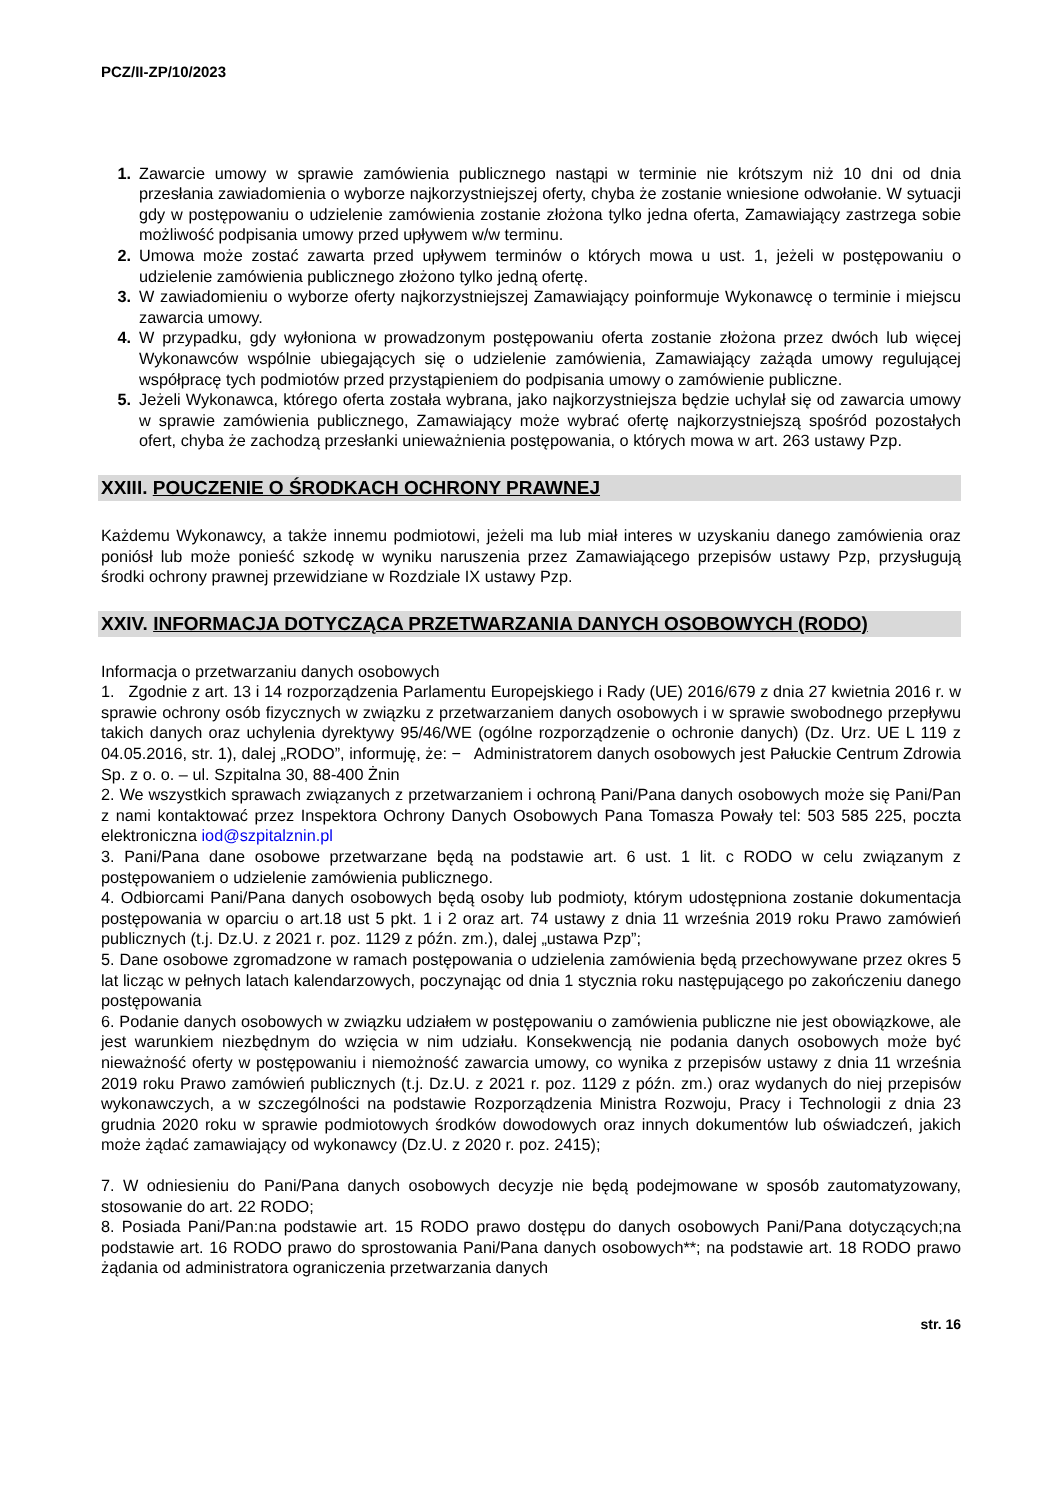PCZ/II-ZP/10/2023
1. Zawarcie umowy w sprawie zamówienia publicznego nastąpi w terminie nie krótszym niż 10 dni od dnia przesłania zawiadomienia o wyborze najkorzystniejszej oferty, chyba że zostanie wniesione odwołanie. W sytuacji gdy w postępowaniu o udzielenie zamówienia zostanie złożona tylko jedna oferta, Zamawiający zastrzega sobie możliwość podpisania umowy przed upływem w/w terminu.
2. Umowa może zostać zawarta przed upływem terminów o których mowa u ust. 1, jeżeli w postępowaniu o udzielenie zamówienia publicznego złożono tylko jedną ofertę.
3. W zawiadomieniu o wyborze oferty najkorzystniejszej Zamawiający poinformuje Wykonawcę o terminie i miejscu zawarcia umowy.
4. W przypadku, gdy wyłoniona w prowadzonym postępowaniu oferta zostanie złożona przez dwóch lub więcej Wykonawców wspólnie ubiegających się o udzielenie zamówienia, Zamawiający zażąda umowy regulującej współpracę tych podmiotów przed przystąpieniem do podpisania umowy o zamówienie publiczne.
5. Jeżeli Wykonawca, którego oferta została wybrana, jako najkorzystniejsza będzie uchylał się od zawarcia umowy w sprawie zamówienia publicznego, Zamawiający może wybrać ofertę najkorzystniejszą spośród pozostałych ofert, chyba że zachodzą przesłanki unieważnienia postępowania, o których mowa w art. 263 ustawy Pzp.
XXIII. POUCZENIE O ŚRODKACH OCHRONY PRAWNEJ
Każdemu Wykonawcy, a także innemu podmiotowi, jeżeli ma lub miał interes w uzyskaniu danego zamówienia oraz poniósł lub może ponieść szkodę w wyniku naruszenia przez Zamawiającego przepisów ustawy Pzp, przysługują środki ochrony prawnej przewidziane w Rozdziale IX ustawy Pzp.
XXIV. INFORMACJA DOTYCZĄCA PRZETWARZANIA DANYCH OSOBOWYCH (RODO)
Informacja o przetwarzaniu danych osobowych
1. Zgodnie z art. 13 i 14 rozporządzenia Parlamentu Europejskiego i Rady (UE) 2016/679 z dnia 27 kwietnia 2016 r. w sprawie ochrony osób fizycznych w związku z przetwarzaniem danych osobowych i w sprawie swobodnego przepływu takich danych oraz uchylenia dyrektywy 95/46/WE (ogólne rozporządzenie o ochronie danych) (Dz. Urz. UE L 119 z 04.05.2016, str. 1), dalej „RODO”, informuję, że: − Administratorem danych osobowych jest Pałuckie Centrum Zdrowia Sp. z o. o. – ul. Szpitalna 30, 88-400 Żnin
2. We wszystkich sprawach związanych z przetwarzaniem i ochroną Pani/Pana danych osobowych może się Pani/Pan z nami kontaktować przez Inspektora Ochrony Danych Osobowych Pana Tomasza Powały tel: 503 585 225, poczta elektroniczna iod@szpitalznin.pl
3. Pani/Pana dane osobowe przetwarzane będą na podstawie art. 6 ust. 1 lit. c RODO w celu związanym z postępowaniem o udzielenie zamówienia publicznego.
4. Odbiorcami Pani/Pana danych osobowych będą osoby lub podmioty, którym udostępniona zostanie dokumentacja postępowania w oparciu o art.18 ust 5 pkt. 1 i 2 oraz art. 74 ustawy z dnia 11 września 2019 roku Prawo zamówień publicznych (t.j. Dz.U. z 2021 r. poz. 1129 z późn. zm.), dalej „ustawa Pzp”;
5. Dane osobowe zgromadzone w ramach postępowania o udzielenia zamówienia będą przechowywane przez okres 5 lat licząc w pełnych latach kalendarzowych, poczynając od dnia 1 stycznia roku następującego po zakończeniu danego postępowania
6. Podanie danych osobowych w związku udziałem w postępowaniu o zamówienia publiczne nie jest obowiązkowe, ale jest warunkiem niezbędnym do wzięcia w nim udziału. Konsekwencją nie podania danych osobowych może być nieważność oferty w postępowaniu i niemożność zawarcia umowy, co wynika z przepisów ustawy z dnia 11 września 2019 roku Prawo zamówień publicznych (t.j. Dz.U. z 2021 r. poz. 1129 z późn. zm.) oraz wydanych do niej przepisów wykonawczych, a w szczególności na podstawie Rozporządzenia Ministra Rozwoju, Pracy i Technologii z dnia 23 grudnia 2020 roku w sprawie podmiotowych środków dowodowych oraz innych dokumentów lub oświadczeń, jakich może żądać zamawiający od wykonawcy (Dz.U. z 2020 r. poz. 2415);
7. W odniesieniu do Pani/Pana danych osobowych decyzje nie będą podejmowane w sposób zautomatyzowany, stosowanie do art. 22 RODO;
8. Posiada Pani/Pan:na podstawie art. 15 RODO prawo dostępu do danych osobowych Pani/Pana dotyczących;na podstawie art. 16 RODO prawo do sprostowania Pani/Pana danych osobowych**; na podstawie art. 18 RODO prawo żądania od administratora ograniczenia przetwarzania danych
str. 16